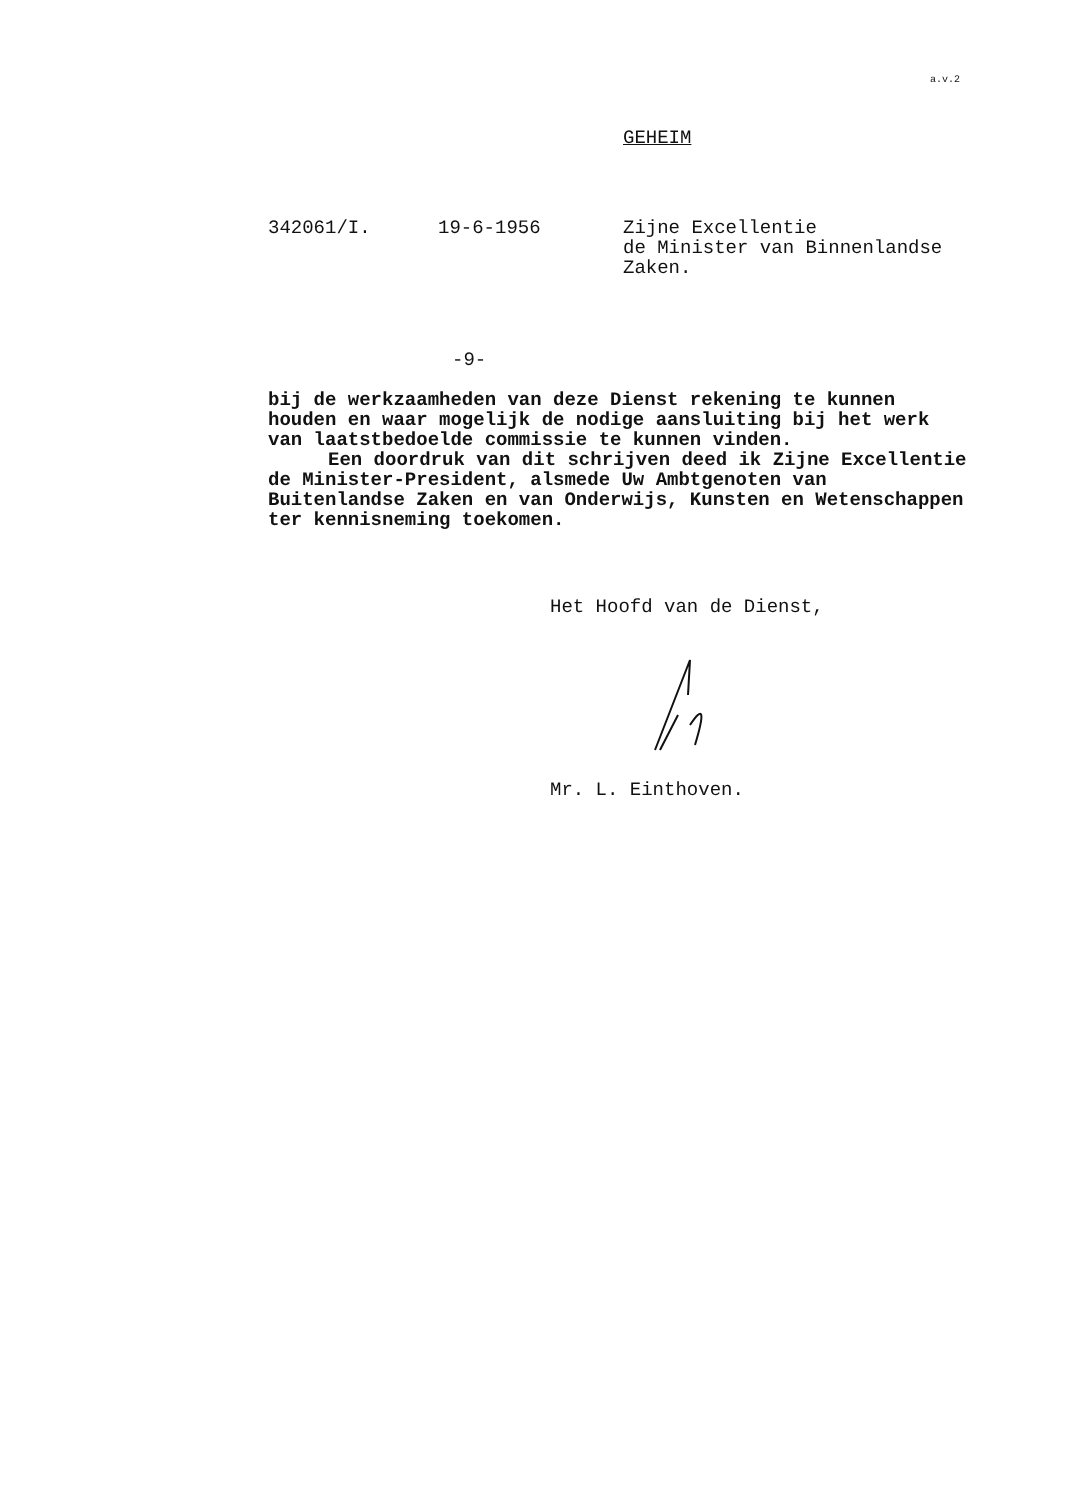a.v.2
GEHEIM
342061/I.
19-6-1956
Zijne Excellentie de Minister van Binnenlandse Zaken.
-9-
bij de werkzaamheden van deze Dienst rekening te kunnen houden en waar mogelijk de nodige aansluiting bij het werk van laatstbedoelde commissie te kunnen vinden.
Een doordruk van dit schrijven deed ik Zijne Excellentie de Minister-President, alsmede Uw Ambtgenoten van Buitenlandse Zaken en van Onderwijs, Kunsten en Wetenschappen ter kennisneming toekomen.
Het Hoofd van de Dienst,
Mr. L. Einthoven.